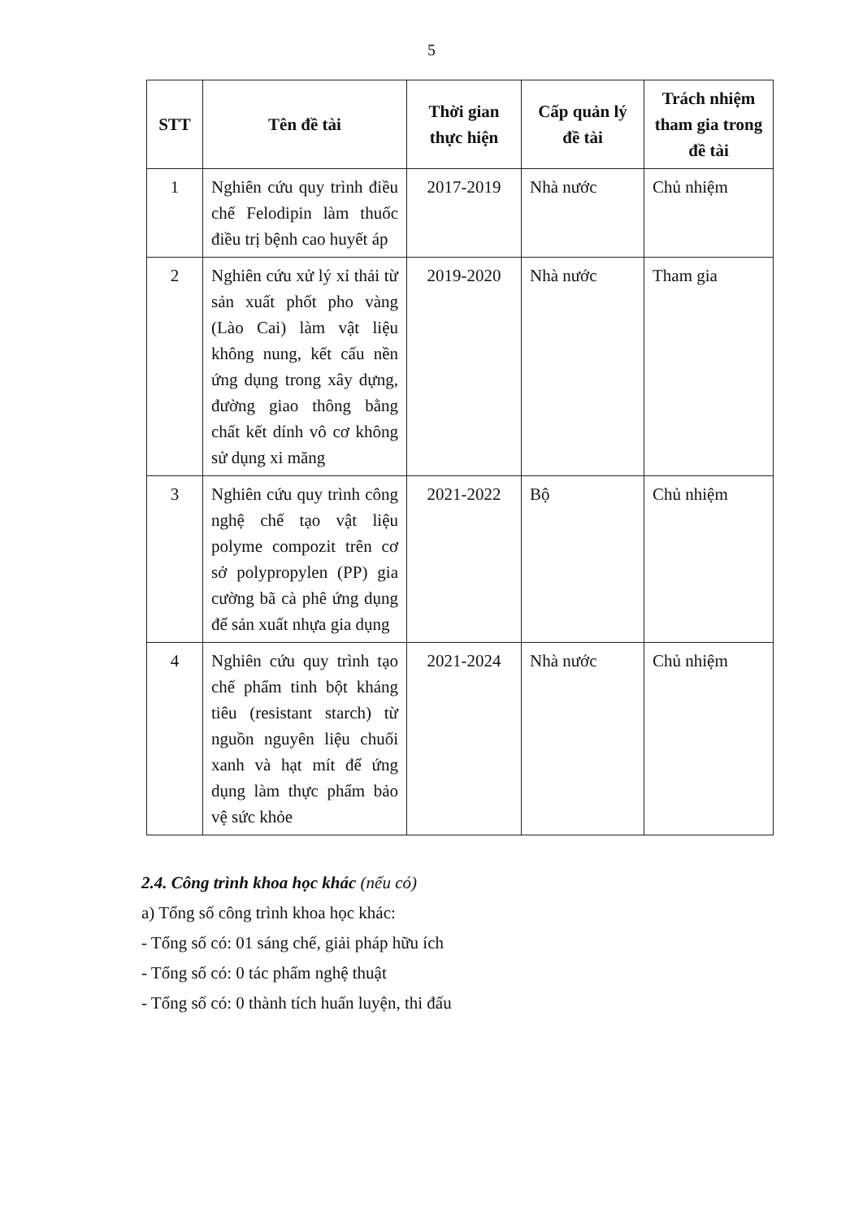5
| STT | Tên đề tài | Thời gian thực hiện | Cấp quản lý đề tài | Trách nhiệm tham gia trong đề tài |
| --- | --- | --- | --- | --- |
| 1 | Nghiên cứu quy trình điều chế Felodipin làm thuốc điều trị bệnh cao huyết áp | 2017-2019 | Nhà nước | Chủ nhiệm |
| 2 | Nghiên cứu xử lý xỉ thải từ sản xuất phốt pho vàng (Lào Cai) làm vật liệu không nung, kết cấu nền ứng dụng trong xây dựng, đường giao thông bằng chất kết dính vô cơ không sử dụng xi măng | 2019-2020 | Nhà nước | Tham gia |
| 3 | Nghiên cứu quy trình công nghệ chế tạo vật liệu polyme compozit trên cơ sở polypropylen (PP) gia cường bã cà phê ứng dụng để sản xuất nhựa gia dụng | 2021-2022 | Bộ | Chủ nhiệm |
| 4 | Nghiên cứu quy trình tạo chế phẩm tinh bột kháng tiêu (resistant starch) từ nguồn nguyên liệu chuối xanh và hạt mít để ứng dụng làm thực phẩm bảo vệ sức khỏe | 2021-2024 | Nhà nước | Chủ nhiệm |
2.4. Công trình khoa học khác (nếu có)
a) Tổng số công trình khoa học khác:
- Tổng số có: 01 sáng chế, giải pháp hữu ích
- Tổng số có: 0 tác phẩm nghệ thuật
- Tổng số có: 0 thành tích huấn luyện, thi đấu